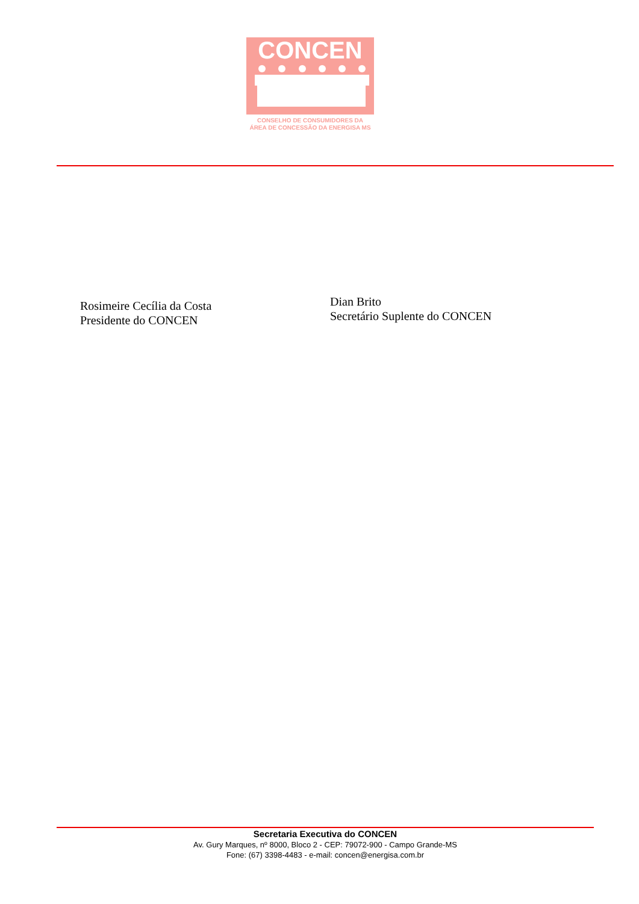CONCEN
CONSELHO DE CONSUMIDORES DA
ÁREA DE CONCESSÃO DA ENERGISA MS
Rosimeire Cecília da Costa
Presidente do CONCEN
Dian Brito
Secretário Suplente do CONCEN
Secretaria Executiva do CONCEN
Av. Gury Marques, nº 8000, Bloco 2 - CEP: 79072-900 - Campo Grande-MS
Fone: (67) 3398-4483 - e-mail: concen@energisa.com.br